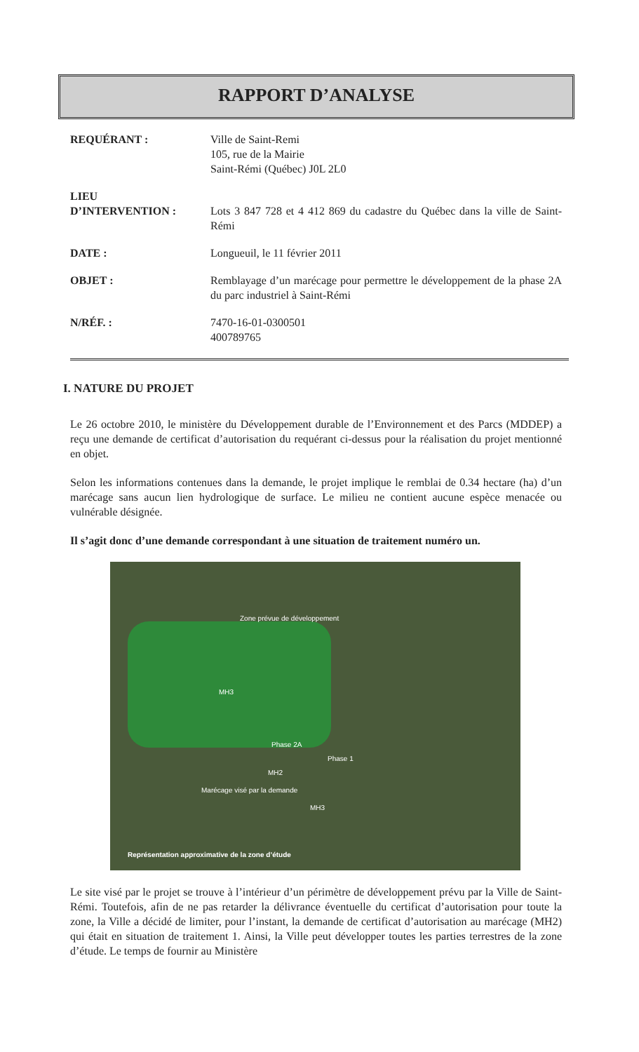RAPPORT D’ANALYSE
REQUÉRANT : Ville de Saint-Remi
105, rue de la Mairie
Saint-Rémi (Québec) J0L 2L0
LIEU
D’INTERVENTION :
Lots 3 847 728 et 4 412 869 du cadastre du Québec dans la ville de Saint-Rémi
DATE : Longueuil, le 11 février 2011
OBJET : Remblayage d’un marécage pour permettre le développement de la phase 2A du parc industriel à Saint-Rémi
N/RÉF. : 7470-16-01-0300501
400789765
I. NATURE DU PROJET
Le 26 octobre 2010, le ministère du Développement durable de l’Environnement et des Parcs (MDDEP) a reçu une demande de certificat d’autorisation du requérant ci-dessus pour la réalisation du projet mentionné en objet.
Selon les informations contenues dans la demande, le projet implique le remblai de 0.34 hectare (ha) d’un marécage sans aucun lien hydrologique de surface. Le milieu ne contient aucune espèce menacée ou vulnérable désignée.
Il s’agit donc d’une demande correspondant à une situation de traitement numéro un.
Zone prévue de développement
MH3
Phase 2A
Phase 1
MH2
Marécage visé par la demande
MH3
Représentation approximative de la zone d’étude
Le site visé par le projet se trouve à l’intérieur d’un périmètre de développement prévu par la Ville de Saint-Rémi. Toutefois, afin de ne pas retarder la délivrance éventuelle du certificat d’autorisation pour toute la zone, la Ville a décidé de limiter, pour l’instant, la demande de certificat d’autorisation au marécage (MH2) qui était en situation de traitement 1. Ainsi, la Ville peut développer toutes les parties terrestres de la zone d’étude. Le temps de fournir au Ministère